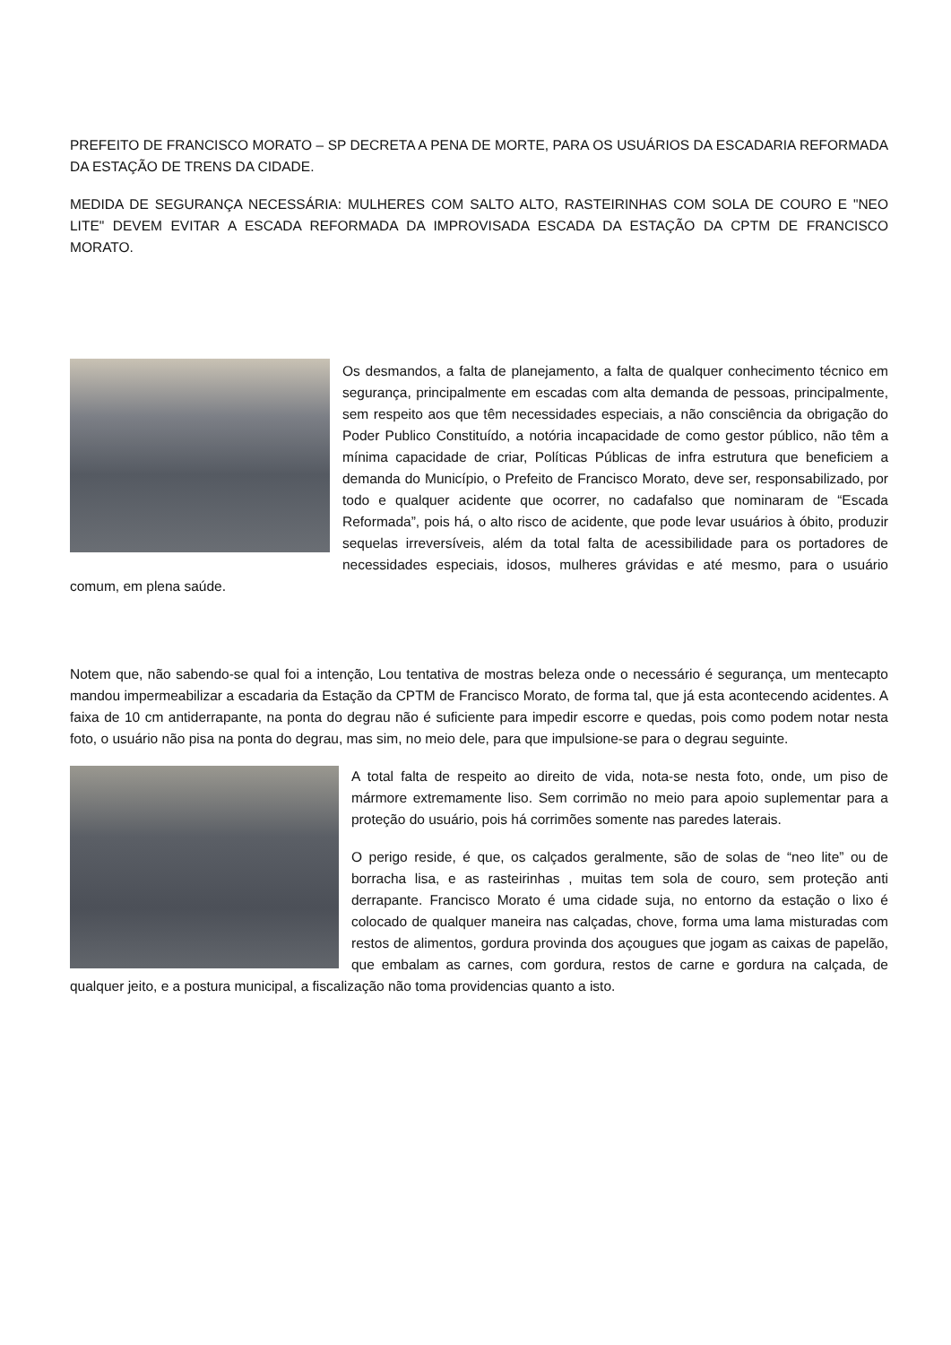PREFEITO DE FRANCISCO MORATO – SP DECRETA A PENA DE MORTE, PARA OS USUÁRIOS DA ESCADARIA REFORMADA DA ESTAÇÃO DE TRENS DA CIDADE.
MEDIDA DE SEGURANÇA NECESSÁRIA: MULHERES COM SALTO ALTO, RASTEIRINHAS COM SOLA DE COURO E "NEO LITE" DEVEM EVITAR A ESCADA REFORMADA DA IMPROVISADA ESCADA DA ESTAÇÃO DA CPTM DE FRANCISCO MORATO.
Os desmandos, a falta de planejamento, a falta de qualquer conhecimento técnico em segurança, principalmente em escadas com alta demanda de pessoas, principalmente, sem respeito aos que têm necessidades especiais, a não consciência da obrigação do Poder Publico Constituído, a notória incapacidade de como gestor público, não têm a mínima capacidade de criar, Políticas Públicas de infra estrutura que beneficiem a demanda do Município, o Prefeito de Francisco Morato, deve ser, responsabilizado, por todo e qualquer acidente que ocorrer, no cadafalso que nominaram de “Escada Reformada”, pois há, o alto risco de acidente, que pode levar usuários à óbito, produzir sequelas irreversíveis, além da total falta de acessibilidade para os portadores de necessidades especiais, idosos, mulheres grávidas e até mesmo, para o usuário comum, em plena saúde.
Notem que, não sabendo-se qual foi a intenção, Lou tentativa de mostras beleza onde o necessário é segurança, um mentecapto mandou impermeabilizar a escadaria da Estação da CPTM de Francisco Morato, de forma tal, que já esta acontecendo acidentes. A faixa de 10 cm antiderrapante, na ponta do degrau não é suficiente para impedir escorre e quedas, pois como podem notar nesta foto, o usuário não pisa na ponta do degrau, mas sim, no meio dele, para que impulsione-se para o degrau seguinte.
A total falta de respeito ao direito de vida, nota-se nesta foto, onde, um piso de mármore extremamente liso. Sem corrimão no meio para apoio suplementar para a proteção do usuário, pois há corrimões somente nas paredes laterais.
O perigo reside, é que, os calçados geralmente, são de solas de “neo lite” ou de borracha lisa, e as rasteirinhas , muitas tem sola de couro, sem proteção anti derrapante. Francisco Morato é uma cidade suja, no entorno da estação o lixo é colocado de qualquer maneira nas calçadas, chove, forma uma lama misturadas com restos de alimentos, gordura provinda dos açougues que jogam as caixas de papelão, que embalam as carnes, com gordura, restos de carne e gordura na calçada, de qualquer jeito, e a postura municipal, a fiscalização não toma providencias quanto a isto.